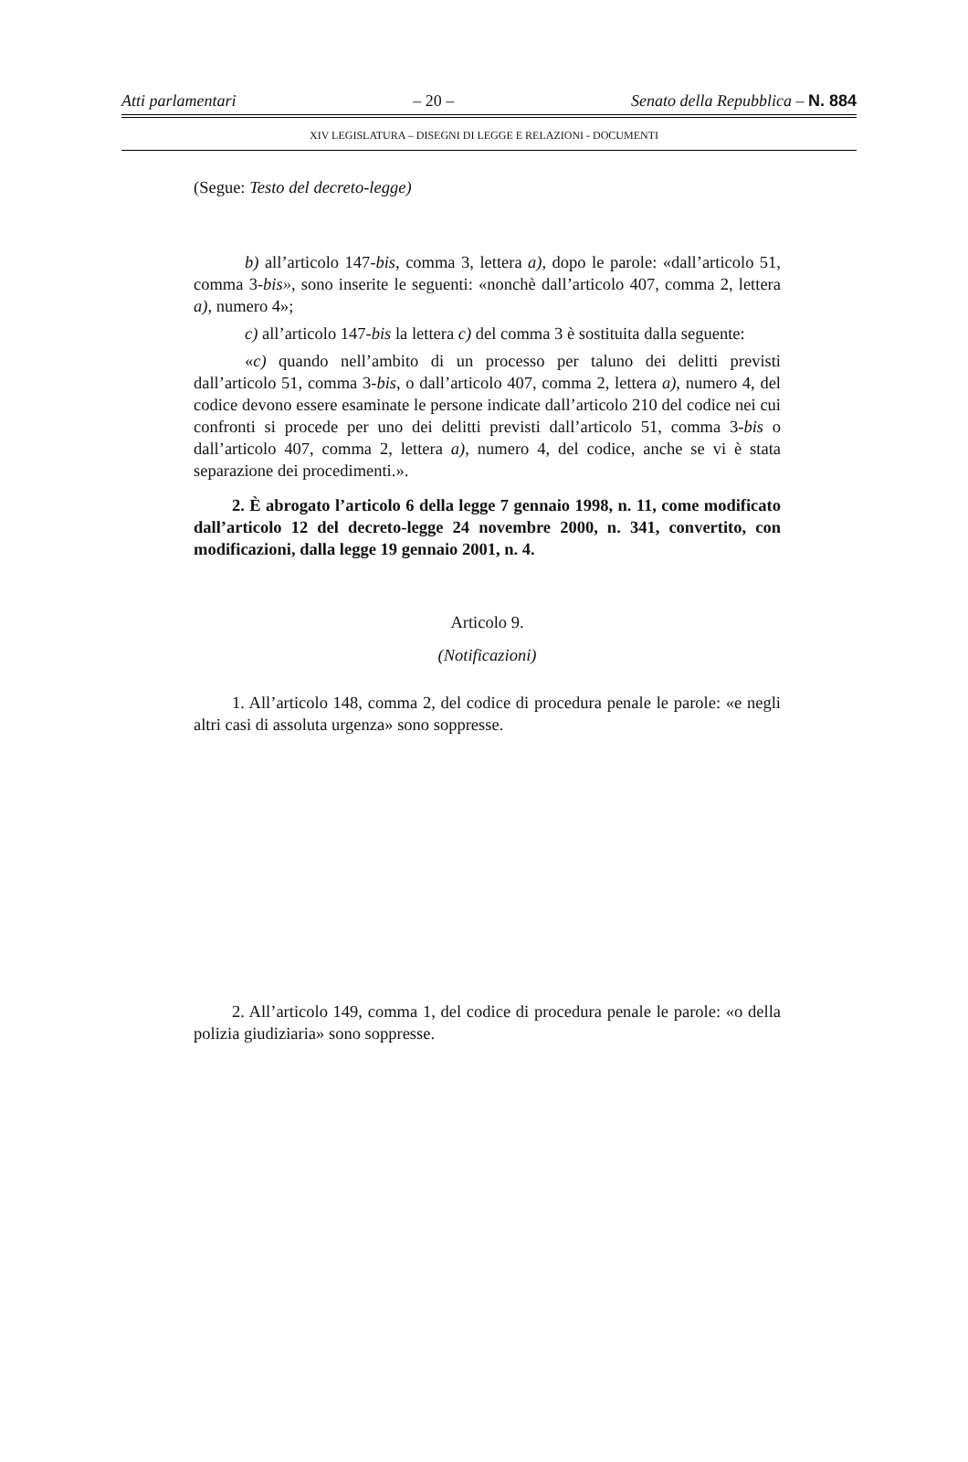Atti parlamentari – 20 – Senato della Repubblica – N. 884
XIV LEGISLATURA – DISEGNI DI LEGGE E RELAZIONI - DOCUMENTI
(Segue: Testo del decreto-legge)
b) all’articolo 147-bis, comma 3, lettera a), dopo le parole: «dall’articolo 51, comma 3-bis», sono inserite le seguenti: «nonchè dall’articolo 407, comma 2, lettera a), numero 4»;
c) all’articolo 147-bis la lettera c) del comma 3 è sostituita dalla seguente:
«c) quando nell’ambito di un processo per taluno dei delitti previsti dall’articolo 51, comma 3-bis, o dall’articolo 407, comma 2, lettera a), numero 4, del codice devono essere esaminate le persone indicate dall’articolo 210 del codice nei cui confronti si procede per uno dei delitti previsti dall’articolo 51, comma 3-bis o dall’articolo 407, comma 2, lettera a), numero 4, del codice, anche se vi è stata separazione dei procedimenti.».
2. È abrogato l’articolo 6 della legge 7 gennaio 1998, n. 11, come modificato dall’articolo 12 del decreto-legge 24 novembre 2000, n. 341, convertito, con modificazioni, dalla legge 19 gennaio 2001, n. 4.
Articolo 9.
(Notificazioni)
1. All’articolo 148, comma 2, del codice di procedura penale le parole: «e negli altri casi di assoluta urgenza» sono soppresse.
2. All’articolo 149, comma 1, del codice di procedura penale le parole: «o della polizia giudiziaria» sono soppresse.